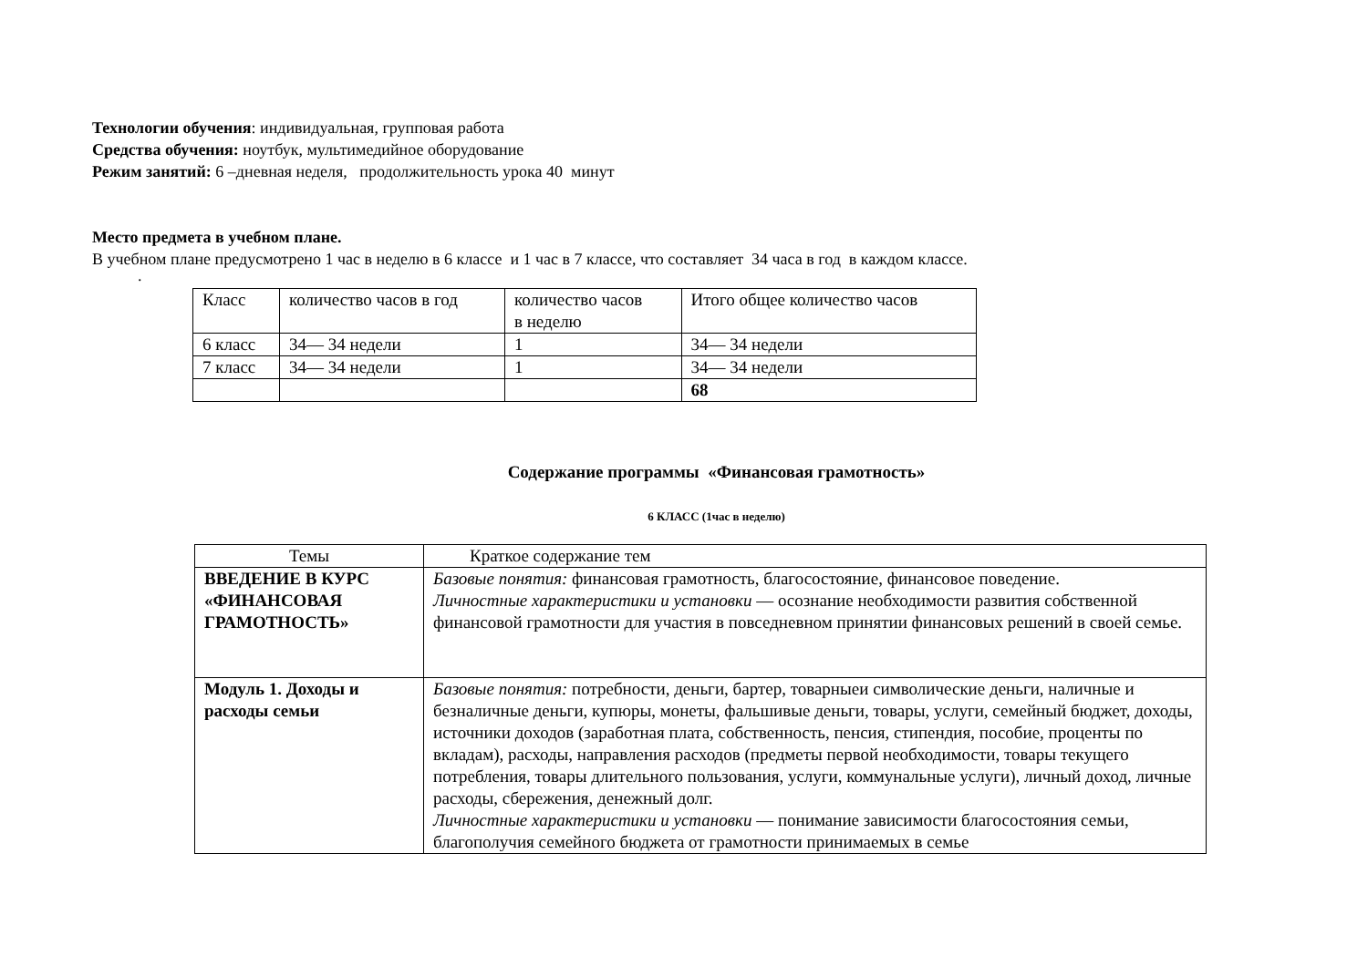Технологии обучения: индивидуальная, групповая работа
Средства обучения: ноутбук, мультимедийное оборудование
Режим занятий: 6 –дневная неделя, продолжительность урока 40 минут
Место предмета в учебном плане.
В учебном плане предусмотрено 1 час в неделю в 6 классе и 1 час в 7 классе, что составляет 34 часа в год в каждом классе.
.
| Класс | количество часов в год | количество часов в неделю | Итого общее количество часов |
| --- | --- | --- | --- |
| 6 класс | 34— 34 недели | 1 | 34— 34 недели |
| 7 класс | 34— 34 недели | 1 | 34— 34 недели |
| | | | 68 |
Содержание программы «Финансовая грамотность»
6 КЛАСС (1час в неделю)
| Темы | Краткое содержание тем |
| --- | --- |
| ВВЕДЕНИЕ В КУРС «ФИНАНСОВАЯ ГРАМОТНОСТЬ» | Базовые понятия: финансовая грамотность, благосостояние, финансовое поведение. Личностные характеристики и установки — осознание необходимости развития собственной финансовой грамотности для участия в повседневном принятии финансовых решений в своей семье. |
| Модуль 1. Доходы и расходы семьи | Базовые понятия: потребности, деньги, бартер, товарныеи символические деньги, наличные и безналичные деньги, купюры, монеты, фальшивые деньги, товары, услуги, семейный бюджет, доходы, источники доходов (заработная плата, собственность, пенсия, стипендия, пособие, проценты по вкладам), расходы, направления расходов (предметы первой необходимости, товары текущего потребления, товары длительного пользования, услуги, коммунальные услуги), личный доход, личные расходы, сбережения, денежный долг. Личностные характеристики и установки — понимание зависимости благосостояния семьи, благополучия семейного бюджета от грамотности принимаемых в семье |